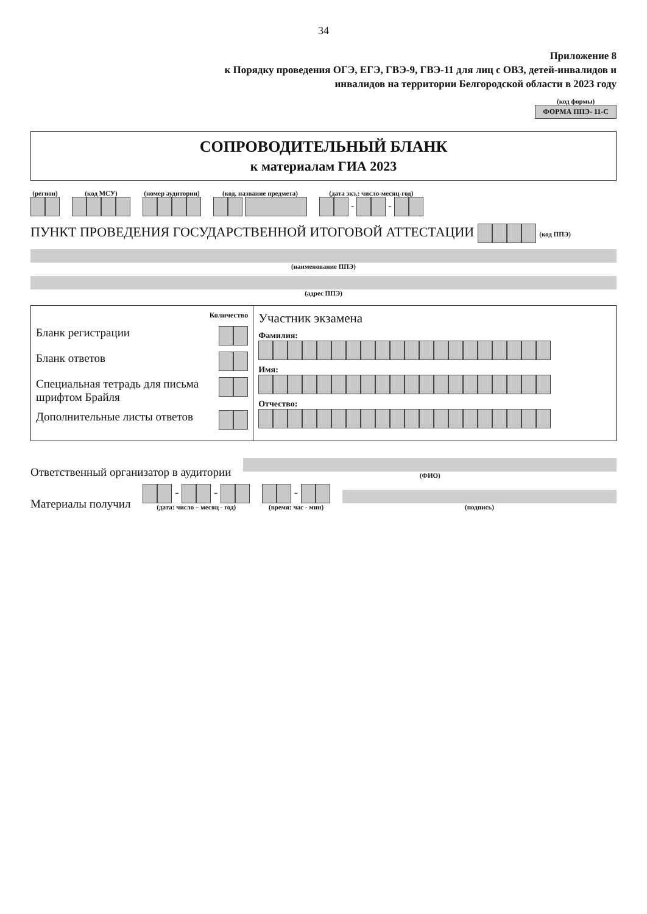34
Приложение 8
к Порядку проведения ОГЭ, ЕГЭ, ГВЭ-9, ГВЭ-11 для лиц с ОВЗ, детей-инвалидов и инвалидов на территории Белгородской области в 2023 году
(код формы)
ФОРМА ППЭ- 11-С
СОПРОВОДИТЕЛЬНЫЙ БЛАНК
к материалам ГИА 2023
(регион)
(код МСУ)
(номер аудитории)
(код, название предмета)
(дата экз.: число-месяц-год)
- -
ПУНКТ ПРОВЕДЕНИЯ ГОСУДАРСТВЕННОЙ ИТОГОВОЙ АТТЕСТАЦИИ (код ППЭ)
(наименование ППЭ)
(адрес ППЭ)
| Количество Бланк регистрации Бланк ответов Специальная тетрадь для письма шрифтом Брайля Дополнительные листы ответов | Участник экзамена Фамилия: Имя: Отчество: |
Ответственный организатор в аудитории
(ФИО)
Материалы получил
- -
(дата: число – месяц - год)
-
(время: час - мин)
(подпись)